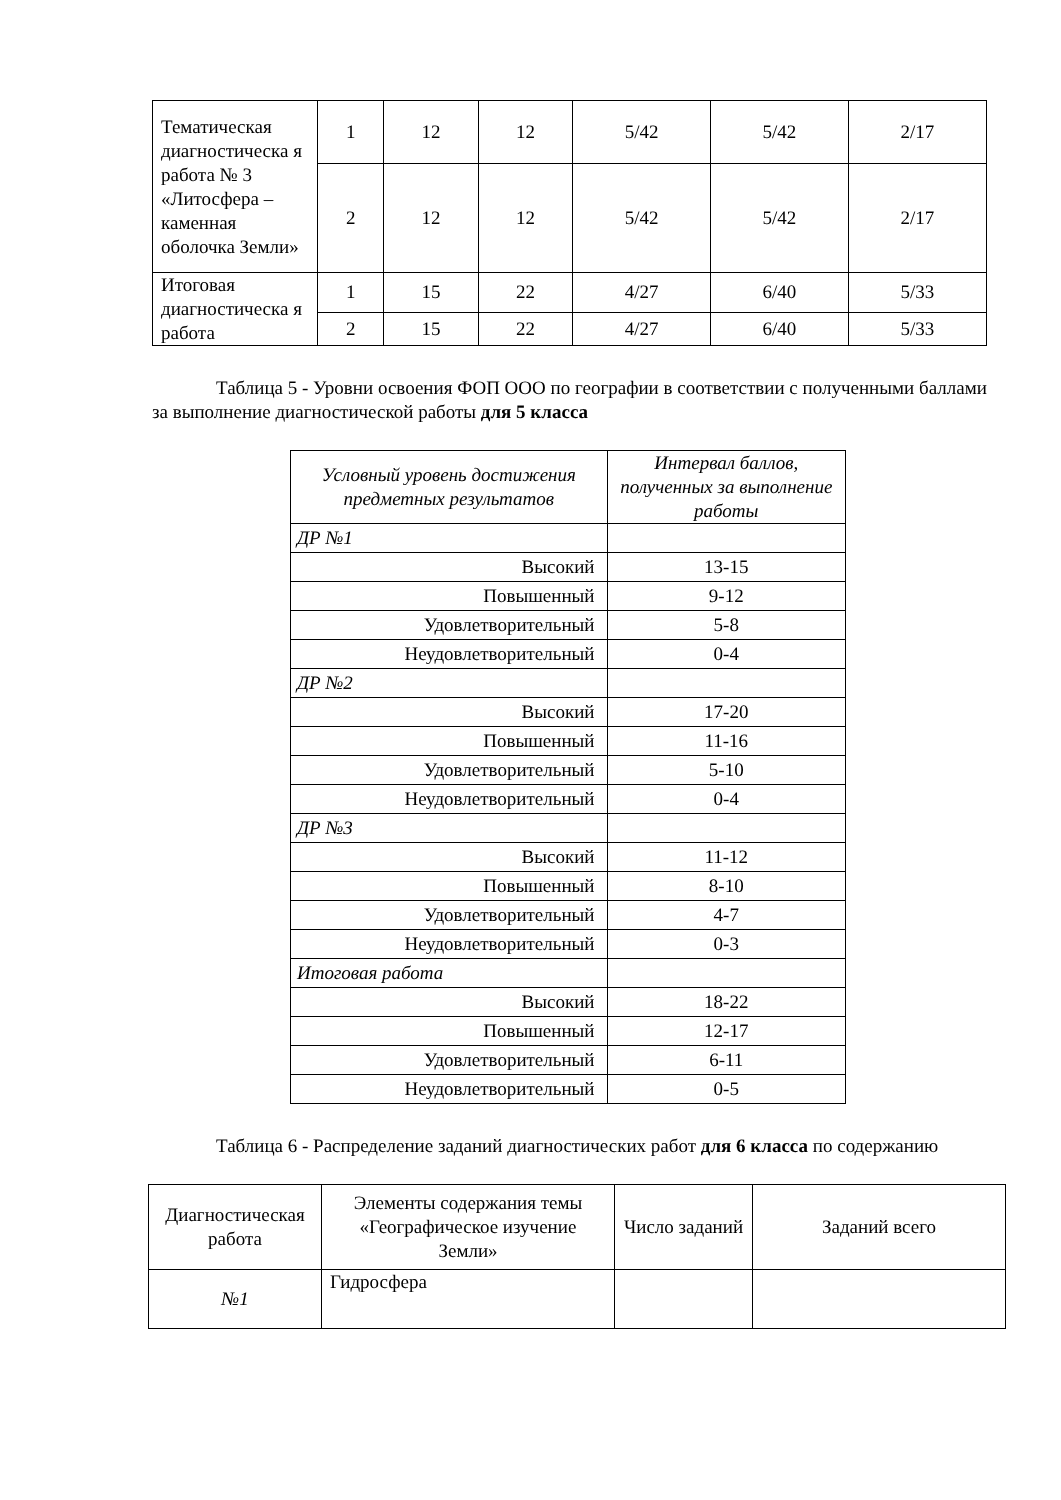| Тематическая диагностическа я работа № 3 «Литосфера – каменная оболочка Земли» | 1 | 12 | 12 | 5/42 | 5/42 | 2/17 |
| | 2 | 12 | 12 | 5/42 | 5/42 | 2/17 |
| Итоговая диагностическа я работа | 1 | 15 | 22 | 4/27 | 6/40 | 5/33 |
| | 2 | 15 | 22 | 4/27 | 6/40 | 5/33 |
Таблица 5 - Уровни освоения ФОП ООО по географии в соответствии с полученными баллами за выполнение диагностической работы для 5 класса
| Условный уровень достижения предметных результатов | Интервал баллов, полученных за выполнение работы |
| --- | --- |
| ДР №1 | |
| Высокий | 13-15 |
| Повышенный | 9-12 |
| Удовлетворительный | 5-8 |
| Неудовлетворительный | 0-4 |
| ДР №2 | |
| Высокий | 17-20 |
| Повышенный | 11-16 |
| Удовлетворительный | 5-10 |
| Неудовлетворительный | 0-4 |
| ДР №3 | |
| Высокий | 11-12 |
| Повышенный | 8-10 |
| Удовлетворительный | 4-7 |
| Неудовлетворительный | 0-3 |
| Итоговая работа | |
| Высокий | 18-22 |
| Повышенный | 12-17 |
| Удовлетворительный | 6-11 |
| Неудовлетворительный | 0-5 |
Таблица 6 - Распределение заданий диагностических работ для 6 класса по содержанию
| Диагностическая работа | Элементы содержания темы «Географическое изучение Земли» | Число заданий | Заданий всего |
| --- | --- | --- | --- |
| №1 | Гидросфера | | |